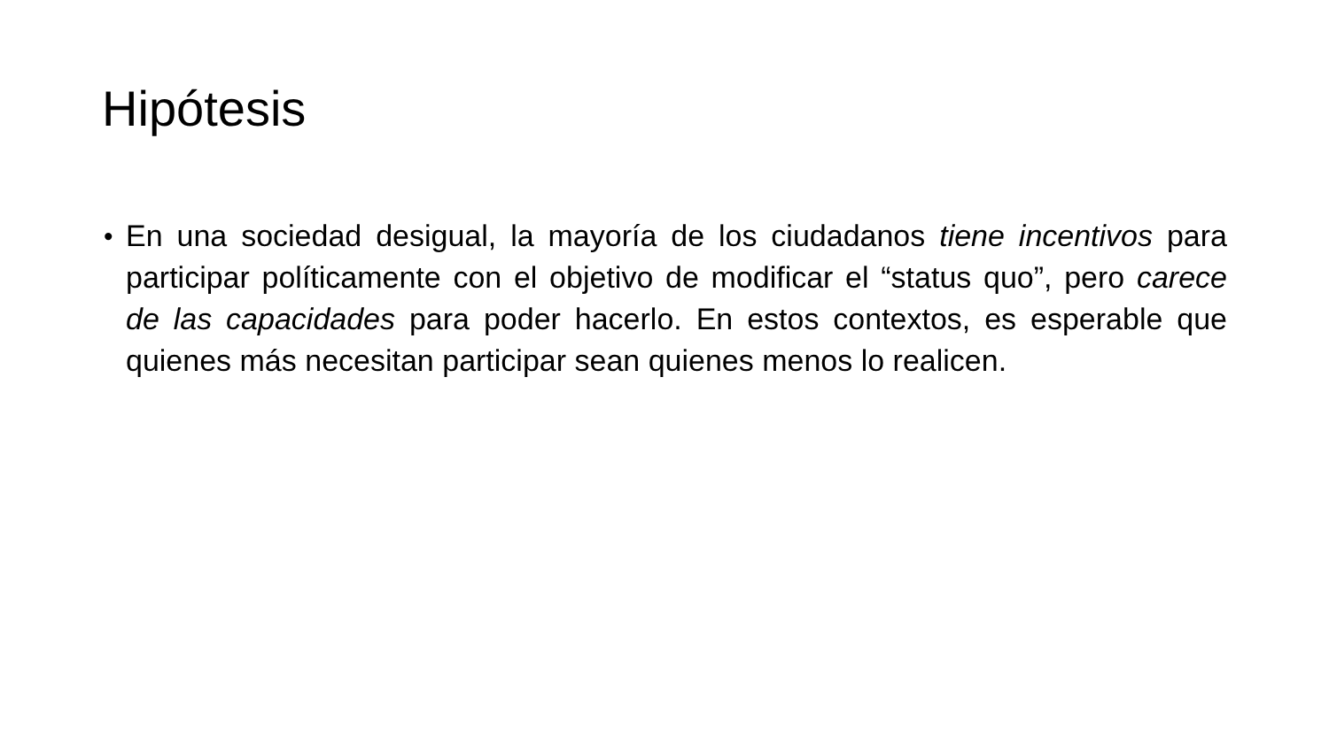Hipótesis
•
En una sociedad desigual, la mayoría de los ciudadanos tiene incentivos para participar políticamente con el objetivo de modificar el “status quo”, pero carece de las capacidades para poder hacerlo. En estos contextos, es esperable que quienes más necesitan participar sean quienes menos lo realicen.